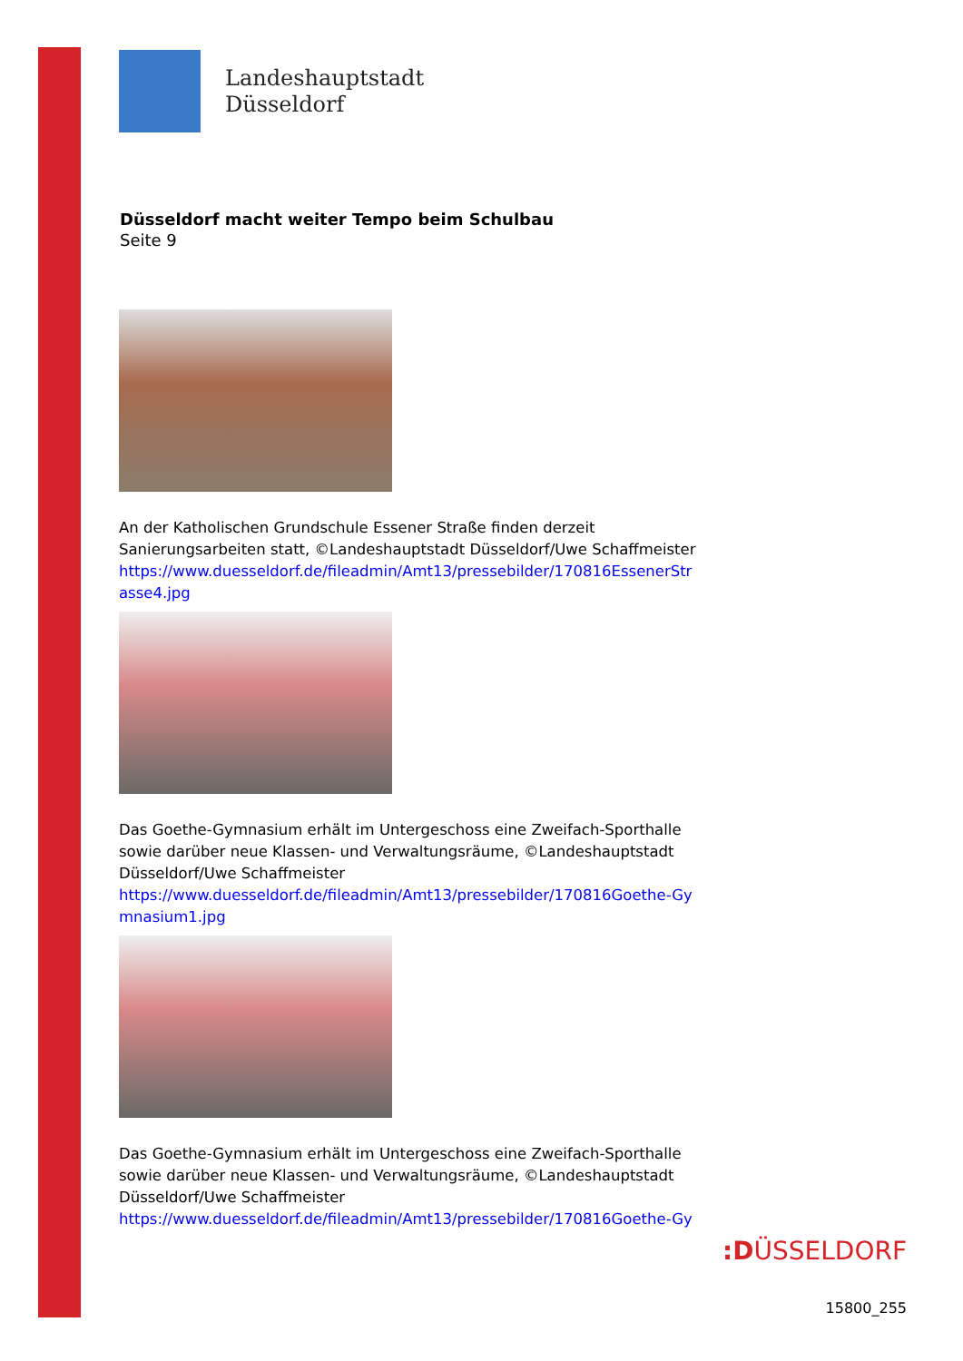Landeshauptstadt
Düsseldorf
Düsseldorf macht weiter Tempo beim Schulbau
Seite 9
An der Katholischen Grundschule Essener Straße finden derzeit Sanierungsarbeiten statt, ©Landeshauptstadt Düsseldorf/Uwe Schaffmeister
https://www.duesseldorf.de/fileadmin/Amt13/pressebilder/170816EssenerStrasse4.jpg
Das Goethe-Gymnasium erhält im Untergeschoss eine Zweifach-Sporthalle sowie darüber neue Klassen- und Verwaltungsräume, ©Landeshauptstadt Düsseldorf/Uwe Schaffmeister
https://www.duesseldorf.de/fileadmin/Amt13/pressebilder/170816Goethe-Gymnasium1.jpg
Das Goethe-Gymnasium erhält im Untergeschoss eine Zweifach-Sporthalle sowie darüber neue Klassen- und Verwaltungsräume, ©Landeshauptstadt Düsseldorf/Uwe Schaffmeister
https://www.duesseldorf.de/fileadmin/Amt13/pressebilder/170816Goethe-Gy
:DÜSSELDORF
15800_255